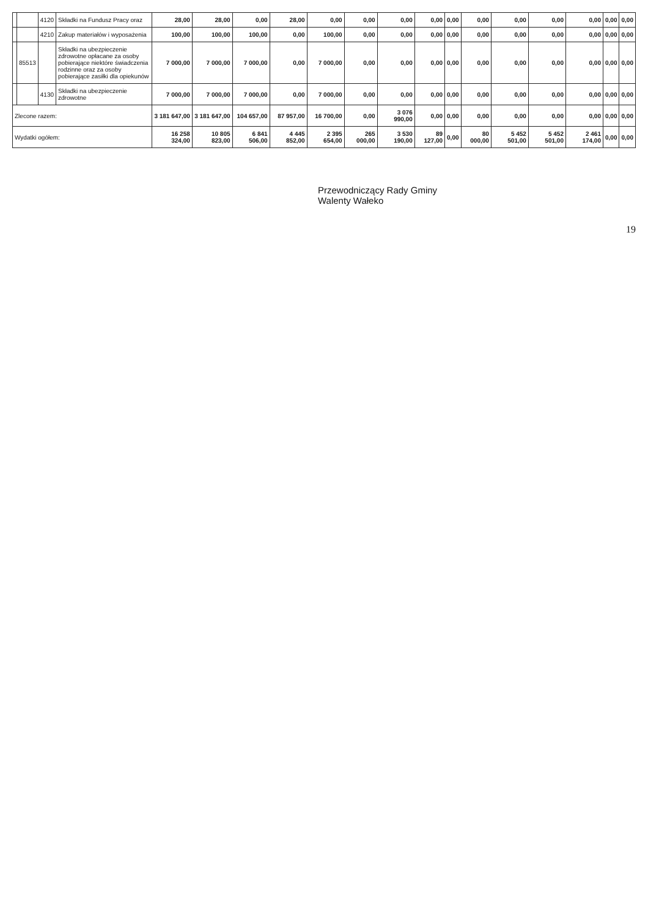| | | 4120 | Składki na Fundusz Pracy oraz | 28,00 | 28,00 | 0,00 | 28,00 | 0,00 | 0,00 | 0,00 | 0,00 | 0,00 | 0,00 | 0,00 | 0,00 | 0,00 | 0,00 | 0,00 |
| | | 4210 | Zakup materiałów i wyposażenia | 100,00 | 100,00 | 100,00 | 0,00 | 100,00 | 0,00 | 0,00 | 0,00 | 0,00 | 0,00 | 0,00 | 0,00 | 0,00 | 0,00 | 0,00 |
| | 85513 | | Składki na ubezpieczenie zdrowotne opłacane za osoby pobierające niektóre świadczenia rodzinne oraz za osoby pobierające zasiłki dla opiekunów | 7 000,00 | 7 000,00 | 7 000,00 | 0,00 | 7 000,00 | 0,00 | 0,00 | 0,00 | 0,00 | 0,00 | 0,00 | 0,00 | 0,00 | 0,00 | 0,00 |
| | | 4130 | Składki na ubezpieczenie zdrowotne | 7 000,00 | 7 000,00 | 7 000,00 | 0,00 | 7 000,00 | 0,00 | 0,00 | 0,00 | 0,00 | 0,00 | 0,00 | 0,00 | 0,00 | 0,00 | 0,00 |
| Zlecone razem: | | | | 3 181 647,00 | 3 181 647,00 | 104 657,00 | 87 957,00 | 16 700,00 | 0,00 | 3 076 990,00 | 0,00 | 0,00 | 0,00 | 0,00 | 0,00 | 0,00 | 0,00 | 0,00 |
| Wydatki ogółem: | | | | 16 258 324,00 | 10 805 823,00 | 6 841 506,00 | 4 445 852,00 | 2 395 654,00 | 265 000,00 | 3 530 190,00 | 89 127,00 | 0,00 | 80 000,00 | 5 452 501,00 | 5 452 501,00 | 2 461 174,00 | 0,00 | 0,00 |
Przewodniczący Rady Gminy
Walenty Wałeko
19